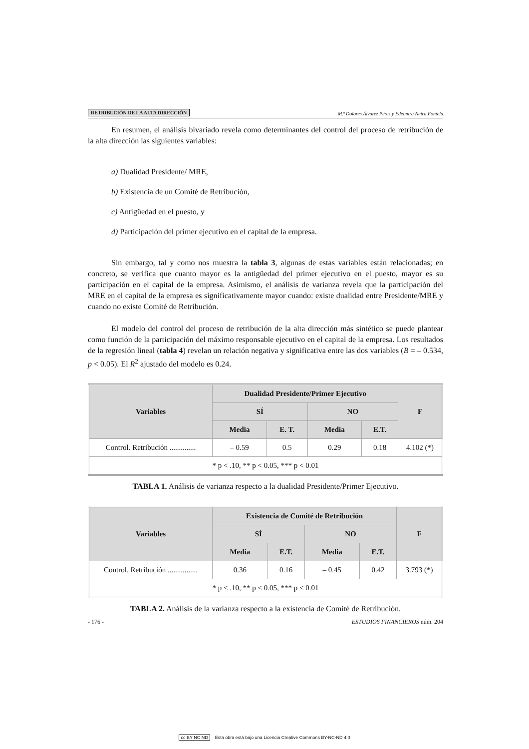RETRIBUCIÓN DE LA ALTA DIRECCIÓN M.ª Dolores Álvarez Pérez y Edelmira Neira Fontela
En resumen, el análisis bivariado revela como determinantes del control del proceso de retribución de la alta dirección las siguientes variables:
a) Dualidad Presidente/ MRE,
b) Existencia de un Comité de Retribución,
c) Antigüedad en el puesto, y
d) Participación del primer ejecutivo en el capital de la empresa.
Sin embargo, tal y como nos muestra la tabla 3, algunas de estas variables están relacionadas; en concreto, se verifica que cuanto mayor es la antigüedad del primer ejecutivo en el puesto, mayor es su participación en el capital de la empresa. Asimismo, el análisis de varianza revela que la participación del MRE en el capital de la empresa es significativamente mayor cuando: existe dualidad entre Presidente/MRE y cuando no existe Comité de Retribución.
El modelo del control del proceso de retribución de la alta dirección más sintético se puede plantear como función de la participación del máximo responsable ejecutivo en el capital de la empresa. Los resultados de la regresión lineal (tabla 4) revelan un relación negativa y significativa entre las dos variables (B = – 0.534, p < 0.05). El R<sup>2</sup> ajustado del modelo es 0.24.
| Variables | Dualidad Presidente/Primer Ejecutivo | | | | F |
| --- | --- | --- | --- | --- | --- |
| | SÍ | | NO | | |
| | Media | E. T. | Media | E.T. | |
| Control. Retribución .............. | – 0.59 | 0.5 | 0.29 | 0.18 | 4.102 (*) |
| * p < .10, ** p < 0.05, *** p < 0.01 | | | | | |
TABLA 1. Análisis de varianza respecto a la dualidad Presidente/Primer Ejecutivo.
| Variables | Existencia de Comité de Retribución | | | | F |
| --- | --- | --- | --- | --- | --- |
| | SÍ | | NO | | |
| | Media | E.T. | Media | E.T. | |
| Control. Retribución ................ | 0.36 | 0.16 | – 0.45 | 0.42 | 3.793 (*) |
| * p < .10, ** p < 0.05, *** p < 0.01 | | | | | |
TABLA 2. Análisis de la varianza respecto a la existencia de Comité de Retribución.
- 176 - ESTUDIOS FINANCIEROS núm. 204
cc BY NC ND Esta obra está bajo una Licencia Creative Commons BY-NC-ND 4.0